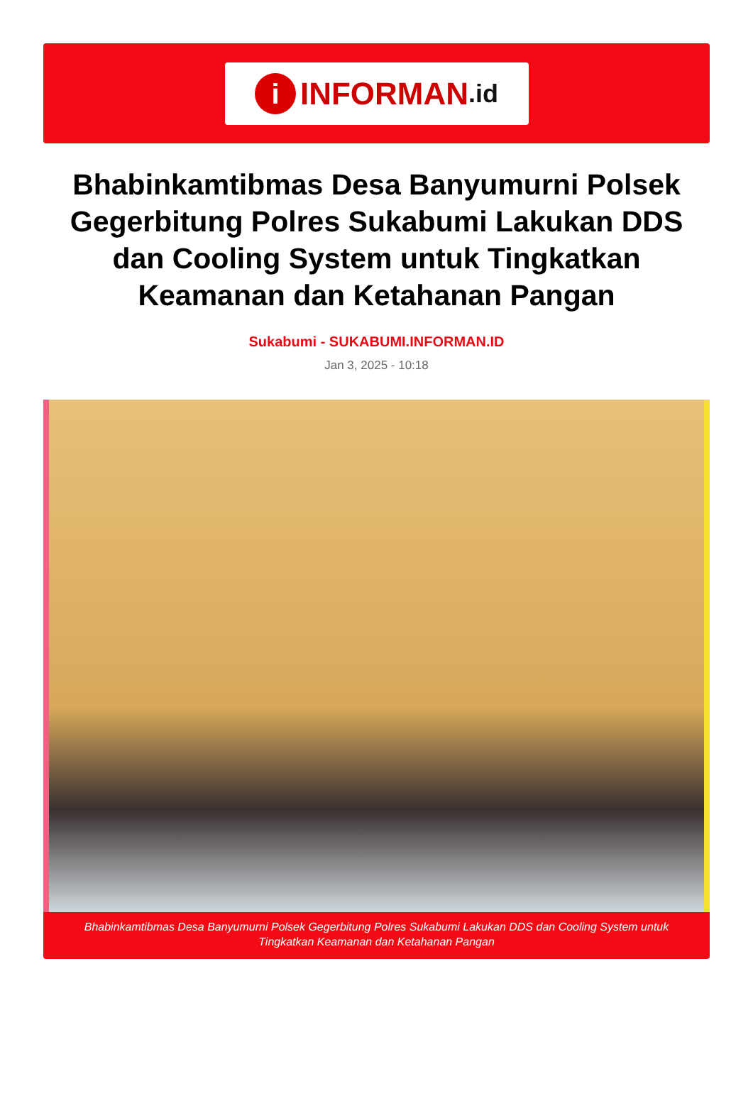i INFORMAN.id
Bhabinkamtibmas Desa Banyumurni Polsek Gegerbitung Polres Sukabumi Lakukan DDS dan Cooling System untuk Tingkatkan Keamanan dan Ketahanan Pangan
Sukabumi - SUKABUMI.INFORMAN.ID
Jan 3, 2025 - 10:18
Bhabinkamtibmas Desa Banyumurni Polsek Gegerbitung Polres Sukabumi Lakukan DDS dan Cooling System untuk Tingkatkan Keamanan dan Ketahanan Pangan